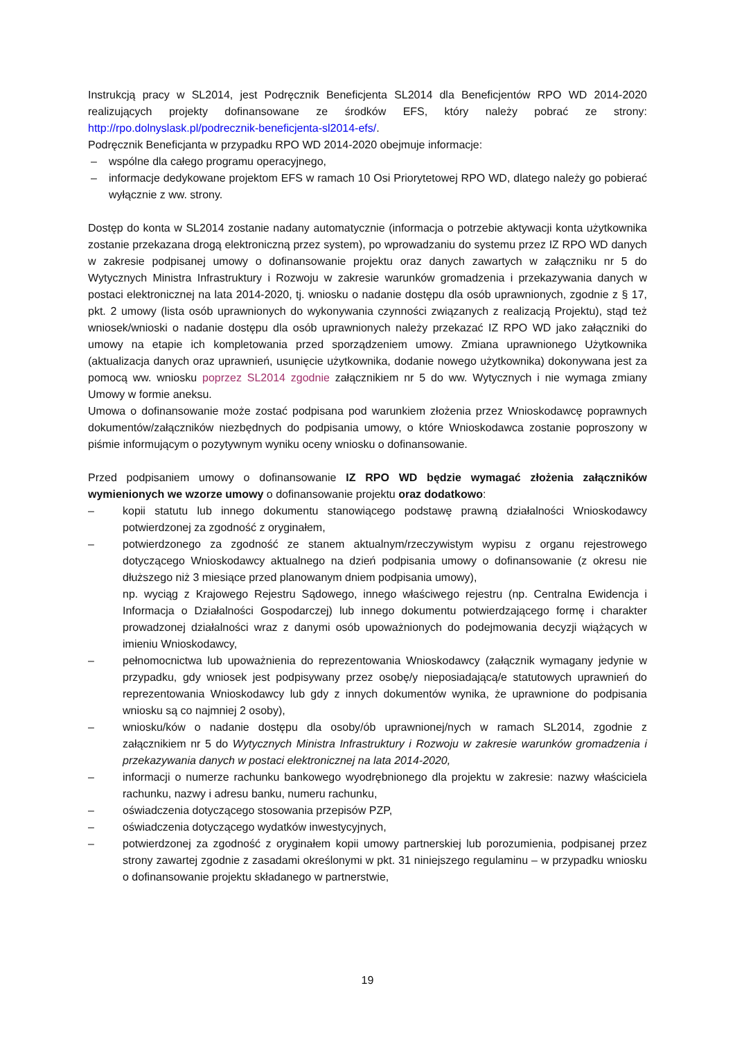Instrukcją pracy w SL2014, jest Podręcznik Beneficjenta SL2014 dla Beneficjentów RPO WD 2014-2020 realizujących projekty dofinansowane ze środków EFS, który należy pobrać ze strony: http://rpo.dolnyslask.pl/podrecznik-beneficjenta-sl2014-efs/.
Podręcznik Beneficjanta w przypadku RPO WD 2014-2020 obejmuje informacje:
– wspólne dla całego programu operacyjnego,
– informacje dedykowane projektom EFS w ramach 10 Osi Priorytetowej RPO WD, dlatego należy go pobierać wyłącznie z ww. strony.
Dostęp do konta w SL2014 zostanie nadany automatycznie (informacja o potrzebie aktywacji konta użytkownika zostanie przekazana drogą elektroniczną przez system), po wprowadzaniu do systemu przez IZ RPO WD danych w zakresie podpisanej umowy o dofinansowanie projektu oraz danych zawartych w załączniku nr 5 do Wytycznych Ministra Infrastruktury i Rozwoju w zakresie warunków gromadzenia i przekazywania danych w postaci elektronicznej na lata 2014-2020, tj. wniosku o nadanie dostępu dla osób uprawnionych, zgodnie z § 17, pkt. 2 umowy (lista osób uprawnionych do wykonywania czynności związanych z realizacją Projektu), stąd też wniosek/wnioski o nadanie dostępu dla osób uprawnionych należy przekazać IZ RPO WD jako załączniki do umowy na etapie ich kompletowania przed sporządzeniem umowy. Zmiana uprawnionego Użytkownika (aktualizacja danych oraz uprawnień, usunięcie użytkownika, dodanie nowego użytkownika) dokonywana jest za pomocą ww. wniosku poprzez SL2014 zgodnie załącznikiem nr 5 do ww. Wytycznych i nie wymaga zmiany Umowy w formie aneksu.
Umowa o dofinansowanie może zostać podpisana pod warunkiem złożenia przez Wnioskodawcę poprawnych dokumentów/załączników niezbędnych do podpisania umowy, o które Wnioskodawca zostanie poproszony w piśmie informującym o pozytywnym wyniku oceny wniosku o dofinansowanie.
Przed podpisaniem umowy o dofinansowanie IZ RPO WD będzie wymagać złożenia załączników wymienionych we wzorze umowy o dofinansowanie projektu oraz dodatkowo:
– kopii statutu lub innego dokumentu stanowiącego podstawę prawną działalności Wnioskodawcy potwierdzonej za zgodność z oryginałem,
– potwierdzonego za zgodność ze stanem aktualnym/rzeczywistym wypisu z organu rejestrowego dotyczącego Wnioskodawcy aktualnego na dzień podpisania umowy o dofinansowanie (z okresu nie dłuższego niż 3 miesiące przed planowanym dniem podpisania umowy),
np. wyciąg z Krajowego Rejestru Sądowego, innego właściwego rejestru (np. Centralna Ewidencja i Informacja o Działalności Gospodarczej) lub innego dokumentu potwierdzającego formę i charakter prowadzonej działalności wraz z danymi osób upoważnionych do podejmowania decyzji wiążących w imieniu Wnioskodawcy,
– pełnomocnictwa lub upoważnienia do reprezentowania Wnioskodawcy (załącznik wymagany jedynie w przypadku, gdy wniosek jest podpisywany przez osobę/y nieposiadającą/e statutowych uprawnień do reprezentowania Wnioskodawcy lub gdy z innych dokumentów wynika, że uprawnione do podpisania wniosku są co najmniej 2 osoby),
– wniosku/ków o nadanie dostępu dla osoby/ób uprawnionej/nych w ramach SL2014, zgodnie z załącznikiem nr 5 do Wytycznych Ministra Infrastruktury i Rozwoju w zakresie warunków gromadzenia i przekazywania danych w postaci elektronicznej na lata 2014-2020,
– informacji o numerze rachunku bankowego wyodrębnionego dla projektu w zakresie: nazwy właściciela rachunku, nazwy i adresu banku, numeru rachunku,
– oświadczenia dotyczącego stosowania przepisów PZP,
– oświadczenia dotyczącego wydatków inwestycyjnych,
– potwierdzonej za zgodność z oryginałem kopii umowy partnerskiej lub porozumienia, podpisanej przez strony zawartej zgodnie z zasadami określonymi w pkt. 31 niniejszego regulaminu – w przypadku wniosku o dofinansowanie projektu składanego w partnerstwie,
19